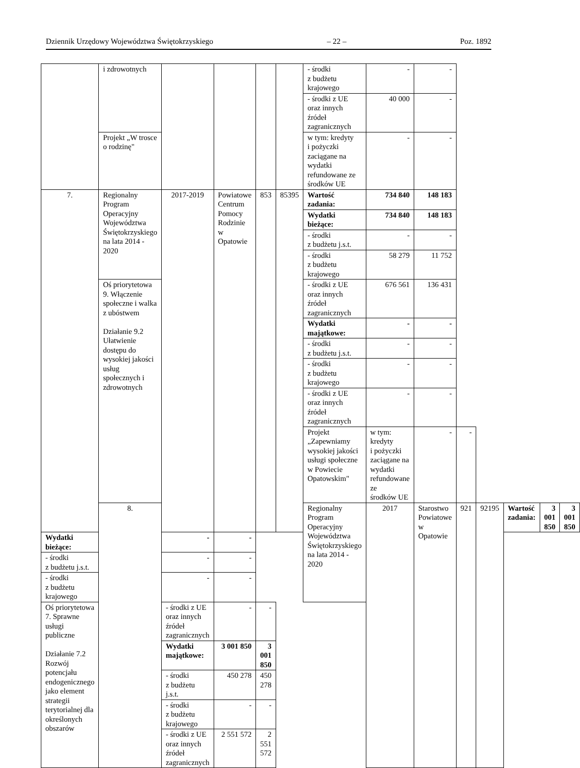Dziennik Urzędowy Województwa Świętokrzyskiego – 22 – Poz. 1892
| | i zdrowotnych | | | | | - środki z budżetu krajowego | - | - | | | | | |
| | | | | | | - środki z UE oraz innych źródeł zagranicznych | 40 000 | - | | | | | |
| | Projekt „W trosce o rodzinę" | | | | | w tym: kredyty i pożyczki zaciągane na wydatki refundowane ze środków UE | - | - | | | | | |
| 7. | Regionalny Program Operacyjny Województwa Świętokrzyskiego na lata 2014 - 2020 | 2017-2019 | Powiatowe Centrum Pomocy Rodzinie w Opatowie | 853 | 85395 | Wartość zadania: | 734 840 | 148 183 | | | | | |
| | | | | | | Wydatki bieżące: | 734 840 | 148 183 | | | | | |
| | | | | | | - środki z budżetu j.s.t. | - | - | | | | | |
| | | | | | | - środki z budżetu krajowego | 58 279 | 11 752 | | | | | |
| | Oś priorytetowa 9. Włączenie społeczne i walka z ubóstwem Działanie 9.2 Ułatwienie dostępu do wysokiej jakości usług społecznych i zdrowotnych | | | | | - środki z UE oraz innych źródeł zagranicznych | 676 561 | 136 431 | | | | | |
| | | | | | | Wydatki majątkowe: | - | - | | | | | |
| | | | | | | - środki z budżetu j.s.t. | - | - | | | | | |
| | | | | | | - środki z budżetu krajowego | - | - | | | | | |
| | | | | | | - środki z UE oraz innych źródeł zagranicznych | - | - | | | | | |
| | | | | | | Projekt „Zapewniamy wysokiej jakości usługi społeczne w Powiecie Opatowskim" | w tym: kredyty i pożyczki zaciągane na wydatki refundowane ze środków UE | - | - | | | | |
| | 8. | | | | | Regionalny Program Operacyjny Województwa Świętokrzyskiego na lata 2014 - 2020 | 2017 | Starostwo Powiatowe w Opatowie | 921 | 92195 | Wartość zadania: | 3 001 850 | 3 001 850 |
| Wydatki bieżące: | | - | - | | | | | | | | | | |
| - środki z budżetu j.s.t. | | - | - | | | | | | | | | | |
| - środki z budżetu krajowego | | - | - | | | | | | | | | | |
| Oś priorytetowa 7. Sprawne usługi publiczne Działanie 7.2 Rozwój potencjału endogenicznego jako element strategii terytorialnej dla określonych obszarów | | - środki z UE oraz innych źródeł zagranicznych | - | - | | | | | | | | | |
| | | Wydatki majątkowe: | 3 001 850 | 3 001 850 | | | | | | | | | |
| | | - środki z budżetu j.s.t. | 450 278 | 450 278 | | | | | | | | | |
| | | - środki z budżetu krajowego | - | - | | | | | | | | | |
| | | - środki z UE oraz innych źródeł zagranicznych | 2 551 572 | 2 551 572 | | | | | | | | | |